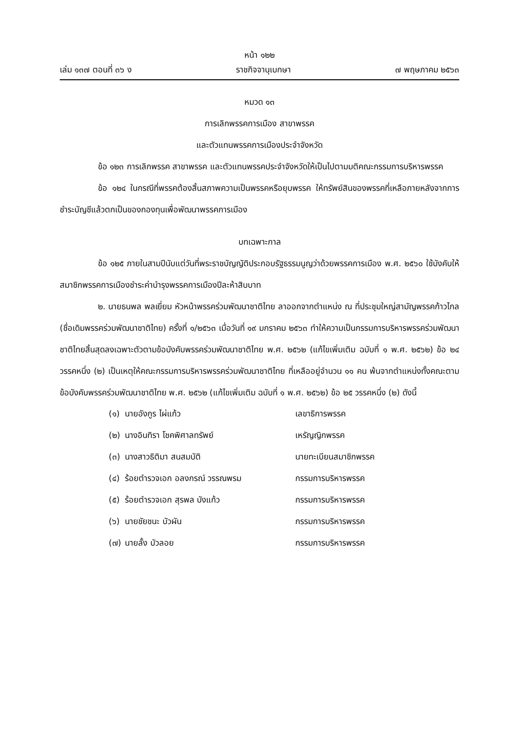หน้า ๑๒๒
เล่ม ๑๓๗ ตอนที่ ๓๖ ง ราชกิจจานุเบกษา ๗ พฤษภาคม ๒๕๖๓
หมวด ๑๓
การเลิกพรรคการเมือง สาขาพรรค
และตัวแทนพรรคการเมืองประจำจังหวัด
ข้อ ๑๒๓ การเลิกพรรค สาขาพรรค และตัวแทนพรรคประจำจังหวัดให้เป็นไปตามมติคณะกรรมการบริหารพรรค
ข้อ ๑๒๔ ในกรณีที่พรรคต้องสิ้นสภาพความเป็นพรรคหรือยุบพรรค ให้ทรัพย์สินของพรรคที่เหลือภายหลังจากการชำระบัญชีแล้วตกเป็นของกองทุนเพื่อพัฒนาพรรคการเมือง
บทเฉพาะกาล
ข้อ ๑๒๕ ภายในสามปีนับแต่วันที่พระราชบัญญัติประกอบรัฐธรรมนูญว่าด้วยพรรคการเมือง พ.ศ. ๒๕๖๐ ใช้บังคับให้สมาชิกพรรคการเมืองชำระค่าบำรุงพรรคการเมืองปีละห้าสิบบาท
๒. นายธนพล พลเยี่ยม หัวหน้าพรรคร่วมพัฒนาชาติไทย ลาออกจากตำแหน่ง ณ ที่ประชุมใหญ่สามัญพรรคก้าวไกล (ชื่อเดิมพรรคร่วมพัฒนาชาติไทย) ครั้งที่ ๑/๒๕๖๓ เมื่อวันที่ ๑๙ มกราคม ๒๕๖๓ ทำให้ความเป็นกรรมการบริหารพรรคร่วมพัฒนาชาติไทยสิ้นสุดลงเฉพาะตัวตามข้อบังคับพรรคร่วมพัฒนาชาติไทย พ.ศ. ๒๕๖๒ (แก้ไขเพิ่มเติม ฉบับที่ ๑ พ.ศ. ๒๕๖๒) ข้อ ๒๔ วรรคหนึ่ง (๒) เป็นเหตุให้คณะกรรมการบริหารพรรคร่วมพัฒนาชาติไทย ที่เหลืออยู่จำนวน ๑๑ คน พ้นจากตำแหน่งทั้งคณะตามข้อบังคับพรรคร่วมพัฒนาชาติไทย พ.ศ. ๒๕๖๒ (แก้ไขเพิ่มเติม ฉบับที่ ๑ พ.ศ. ๒๕๖๒) ข้อ ๒๕ วรรคหนึ่ง (๒) ดังนี้
| (๑) | นายอังกูร ไผ่แก้ว | เลขาธิการพรรค |
| (๒) | นางอินทิรา โชคพิศาลทรัพย์ | เหรัญญิกพรรค |
| (๓) | นางสาวธิติมา สนสมบัติ | นายทะเบียนสมาชิกพรรค |
| (๔) | ร้อยตำรวจเอก อลงกรณ์ วรรณพรม | กรรมการบริหารพรรค |
| (๕) | ร้อยตำรวจเอก สุรพล บังแก้ว | กรรมการบริหารพรรค |
| (๖) | นายชัยชนะ บัวผัน | กรรมการบริหารพรรค |
| (๗) | นายลั้ง บัวลอย | กรรมการบริหารพรรค |